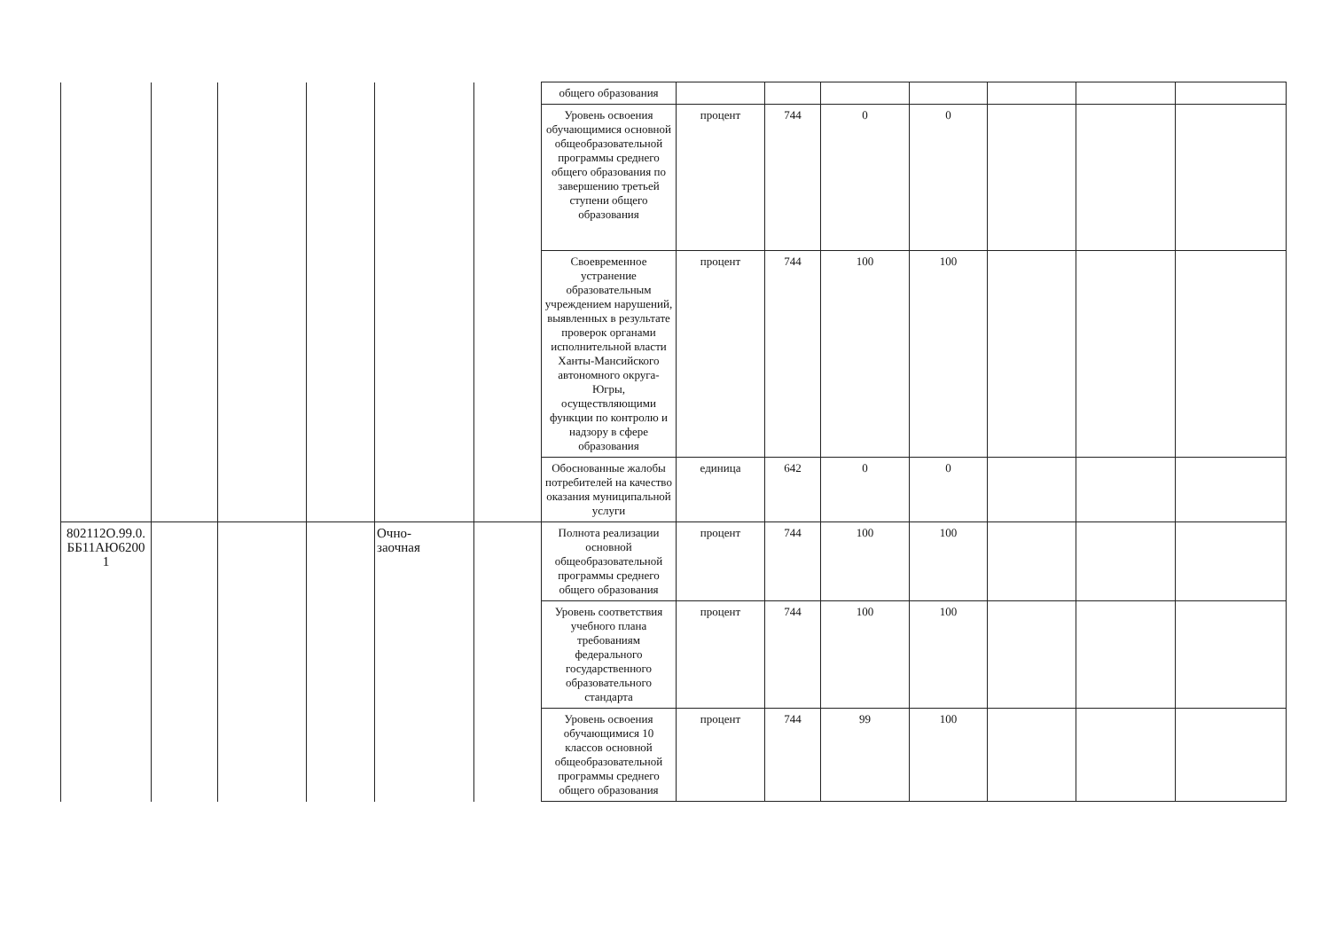| | | | | | | общего образования | | | | | | | |
| | | | | | | Уровень освоения обучающимися основной общеобразовательной программы среднего общего образования по завершению третьей ступени общего образования | процент | 744 | 0 | 0 | | | |
| | | | | | | Своевременное устранение образовательным учреждением нарушений, выявленных в результате проверок органами исполнительной власти Ханты-Мансийского автономного округа-Югры, осуществляющими функции по контролю и надзору в сфере образования | процент | 744 | 100 | 100 | | | |
| | | | | | | Обоснованные жалобы потребителей на качество оказания муниципальной услуги | единица | 642 | 0 | 0 | | | |
| 802112О.99.0. ББ11АЮ6200 1 | | | | Очно- заочная | | Полнота реализации основной общеобразовательной программы среднего общего образования | процент | 744 | 100 | 100 | | | |
| | | | | | | Уровень соответствия учебного плана требованиям федерального государственного образовательного стандарта | процент | 744 | 100 | 100 | | | |
| | | | | | | Уровень освоения обучающимися 10 классов основной общеобразовательной программы среднего общего образования | процент | 744 | 99 | 100 | | | |